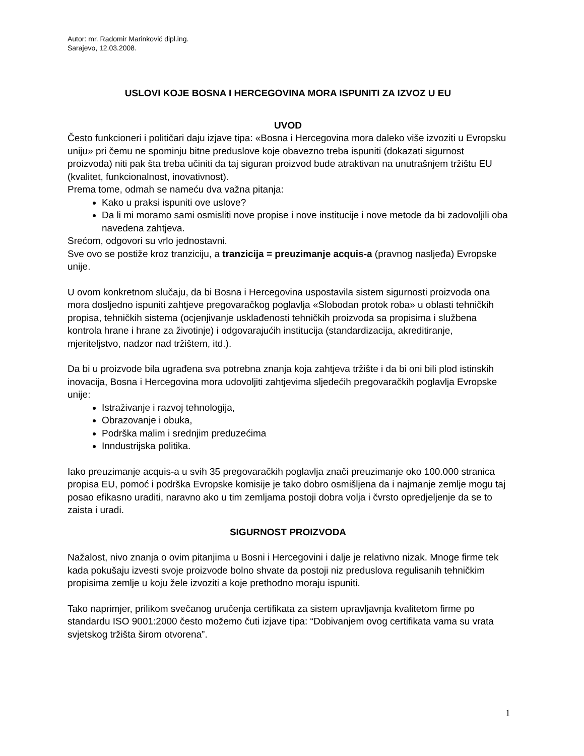Autor: mr. Radomir Marinković dipl.ing.
Sarajevo, 12.03.2008.
USLOVI KOJE BOSNA I HERCEGOVINA MORA ISPUNITI ZA IZVOZ U EU
UVOD
Često funkcioneri i političari daju izjave tipa: «Bosna i Hercegovina mora daleko više izvoziti u Evropsku uniju» pri čemu ne spominju bitne preduslove koje obavezno treba ispuniti (dokazati sigurnost proizvoda) niti pak šta treba učiniti da taj siguran proizvod bude atraktivan na unutrašnjem tržištu EU (kvalitet, funkcionalnost, inovativnost).
Prema tome, odmah se nameću dva važna pitanja:
Kako u praksi ispuniti ove uslove?
Da li mi moramo sami osmisliti nove propise i nove institucije i nove metode da bi zadovoljili oba navedena zahtjeva.
Srećom, odgovori su vrlo jednostavni.
Sve ovo se postiže kroz tranziciju, a tranzicija = preuzimanje acquis-a (pravnog nasljeđa) Evropske unije.
U ovom konkretnom slučaju, da bi Bosna i Hercegovina uspostavila sistem sigurnosti proizvoda ona mora dosljedno ispuniti zahtjeve pregovaračkog poglavlja «Slobodan protok roba» u oblasti tehničkih propisa, tehničkih sistema (ocjenjivanje usklađenosti tehničkih proizvoda sa propisima i službena kontrola hrane i hrane za životinje) i odgovarajućih institucija (standardizacija, akreditiranje, mjeriteljstvo, nadzor nad tržištem, itd.).
Da bi u proizvode bila ugrađena sva potrebna znanja koja zahtjeva tržište i da bi oni bili plod istinskih inovacija, Bosna i Hercegovina mora udovoljiti zahtjevima sljedećih pregovaračkih poglavlja Evropske unije:
Istraživanje i razvoj tehnologija,
Obrazovanje i obuka,
Podrška malim i srednjim preduzećima
Inndustrijska politika.
Iako preuzimanje acquis-a u svih 35 pregovaračkih poglavlja znači preuzimanje oko 100.000 stranica propisa EU, pomoć i podrška Evropske komisije je tako dobro osmišljena da i najmanje zemlje mogu taj posao efikasno uraditi, naravno ako u tim zemljama postoji dobra volja i čvrsto opredjeljenje da se to zaista i uradi.
SIGURNOST PROIZVODA
Nažalost, nivo znanja o ovim pitanjima u Bosni i Hercegovini i dalje je relativno nizak. Mnoge firme tek kada pokušaju izvesti svoje proizvode bolno shvate da postoji niz preduslova regulisanih tehničkim propisima zemlje u koju žele izvoziti a koje prethodno moraju ispuniti.
Tako naprimjer, prilikom svečanog uručenja certifikata za sistem upravljavnja kvalitetom firme po standardu ISO 9001:2000 često možemo čuti izjave tipa: “Dobivanjem ovog certifikata vama su vrata svjetskog tržišta širom otvorena”.
1